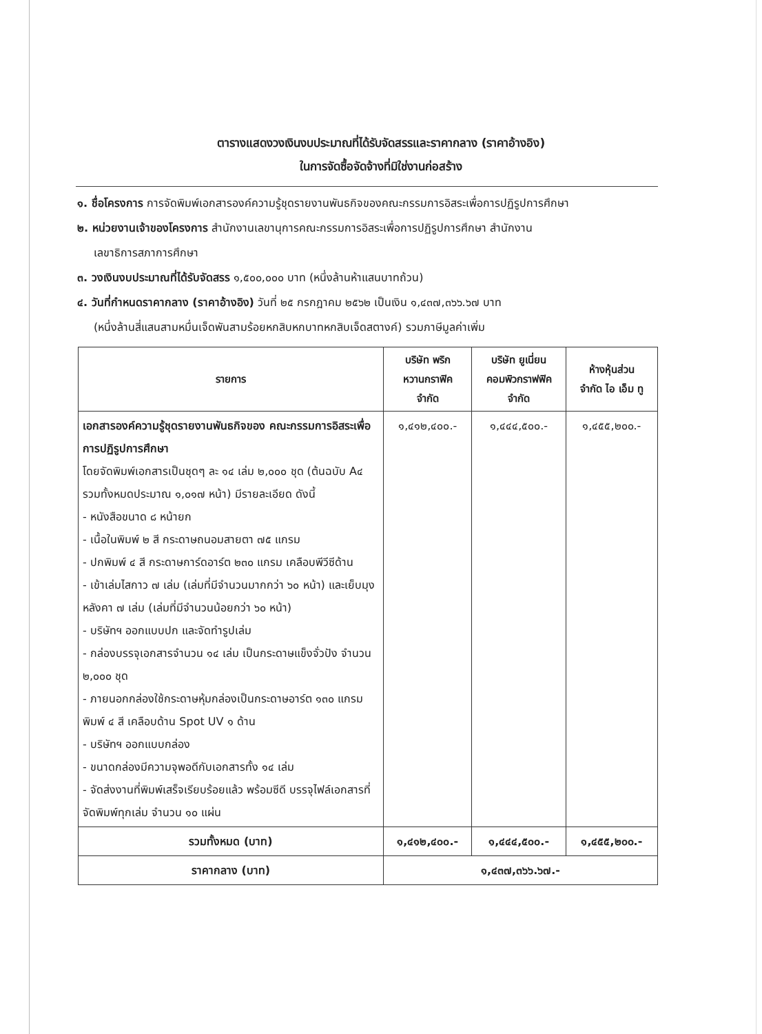ตารางแสดงวงเงินงบประมาณที่ได้รับจัดสรรและราคากลาง (ราคาอ้างอิง)
ในการจัดซื้อจัดจ้างที่มิใช่งานก่อสร้าง
๑. ชื่อโครงการ การจัดพิมพ์เอกสารองค์ความรู้ชุดรายงานพันธกิจของคณะกรรมการอิสระเพื่อการปฏิรูปการศึกษา
๒. หน่วยงานเจ้าของโครงการ สำนักงานเลขานุการคณะกรรมการอิสระเพื่อการปฏิรูปการศึกษา สำนักงาน
เลขาธิการสภาการศึกษา
๓. วงเงินงบประมาณที่ได้รับจัดสรร ๑,๕๐๐,๐๐๐ บาท (หนึ่งล้านห้าแสนบาทถ้วน)
๔. วันที่กำหนดราคากลาง (ราคาอ้างอิง) วันที่ ๒๕ กรกฎาคม ๒๕๖๒ เป็นเงิน ๑,๔๓๗,๓๖๖.๖๗ บาท
(หนึ่งล้านสี่แสนสามหมื่นเจ็ดพันสามร้อยหกสิบหกบาทหกสิบเจ็ดสตางค์) รวมภาษีมูลค่าเพิ่ม
| รายการ | บริษัท พริก หวานกราฟิค จำกัด | บริษัท ยูเนี่ยน คอมพิวกราฟฟิค จำกัด | ห้างหุ้นส่วน จำกัด ไอ เอ็ม ทู |
| --- | --- | --- | --- |
| เอกสารองค์ความรู้ชุดรายงานพันธกิจของ คณะกรรมการอิสระเพื่อการปฏิรูปการศึกษา โดยจัดพิมพ์เอกสารเป็นชุดๆ ละ ๑๔ เล่ม ๒,๐๐๐ ชุด (ต้นฉบับ A๔ รวมทั้งหมดประมาณ ๑,๐๑๗ หน้า) มีรายละเอียด ดังนี้ - หนังสือขนาด ๘ หน้ายก - เนื้อในพิมพ์ ๒ สี กระดาษถนอมสายตา ๗๕ แกรม - ปกพิมพ์ ๔ สี กระดาษการ์ดอาร์ต ๒๓๐ แกรม เคลือบพีวีซีด้าน - เข้าเล่มไสกาว ๗ เล่ม (เล่มที่มีจำนวนมากกว่า ๖๐ หน้า) และเย็บมุงหลังคา ๗ เล่ม (เล่มที่มีจำนวนน้อยกว่า ๖๐ หน้า) - บริษัทฯ ออกแบบปก และจัดทำรูปเล่ม - กล่องบรรจุเอกสารจำนวน ๑๔ เล่ม เป็นกระดาษแข็งจั่วปัง จำนวน ๒,๐๐๐ ชุด - ภายนอกกล่องใช้กระดาษหุ้มกล่องเป็นกระดาษอาร์ต ๑๓๐ แกรม พิมพ์ ๔ สี เคลือบด้าน Spot UV ๑ ด้าน - บริษัทฯ ออกแบบกล่อง - ขนาดกล่องมีความจุพอดีกับเอกสารทั้ง ๑๔ เล่ม - จัดส่งงานที่พิมพ์เสร็จเรียบร้อยแล้ว พร้อมซีดี บรรจุไฟล์เอกสารที่จัดพิมพ์ทุกเล่ม จำนวน ๑๐ แผ่น | ๑,๔๑๒,๔๐๐.- | ๑,๔๔๔,๕๐๐.- | ๑,๔๕๕,๒๐๐.- |
| รวมทั้งหมด (บาท) | ๑,๔๑๒,๔๐๐.- | ๑,๔๔๔,๕๐๐.- | ๑,๔๕๕,๒๐๐.- |
| ราคากลาง (บาท) | ๑,๔๓๗,๓๖๖.๖๗.- | | |